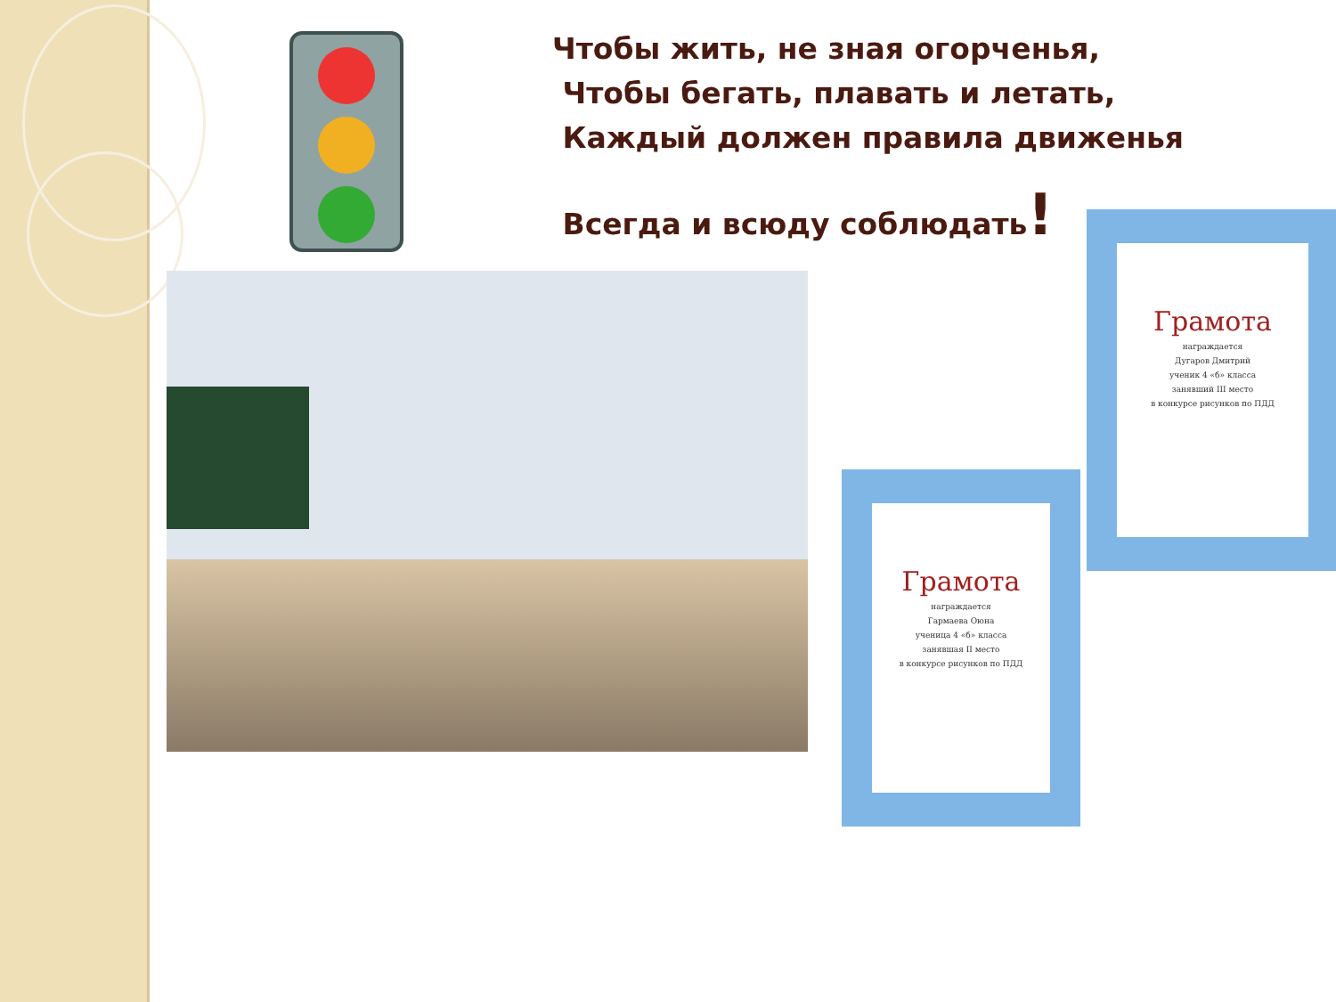Чтобы жить, не зная огорченья,
Чтобы бегать, плавать и летать,
Каждый должен правила движенья
Всегда и всюду соблюдать!
Грамота
награждается
Дугаров Дмитрий
ученик 4 «б» класса
занявший III место
в конкурсе рисунков по ПДД
Грамота
награждается
Гармаева Оюна
ученица 4 «б» класса
занявшая II место
в конкурсе рисунков по ПДД